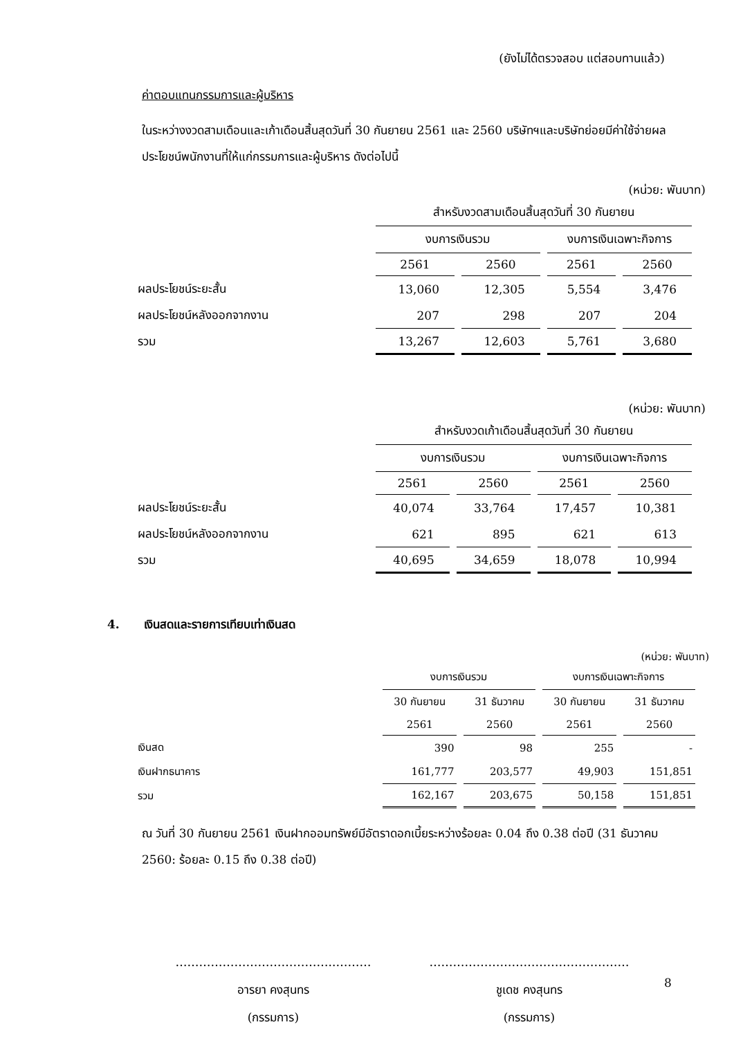(ยังไม่ได้ตรวจสอบ แต่สอบทานแล้ว)
ค่าตอบแทนกรรมการและผู้บริหาร
ในระหว่างงวดสามเดือนและเก้าเดือนสิ้นสุดวันที่ 30 กันยายน 2561 และ 2560 บริษัทฯและบริษัทย่อยมีค่าใช้จ่ายผลประโยชน์พนักงานที่ให้แก่กรรมการและผู้บริหาร ดังต่อไปนี้
(หน่วย: พันบาท)
| | สำหรับงวดสามเดือนสิ้นสุดวันที่ 30 กันยายน | | | |
| | งบการเงินรวม | | งบการเงินเฉพาะกิจการ | |
| | 2561 | 2560 | 2561 | 2560 |
| ผลประโยชน์ระยะสั้น | 13,060 | 12,305 | 5,554 | 3,476 |
| ผลประโยชน์หลังออกจากงาน | 207 | 298 | 207 | 204 |
| รวม | 13,267 | 12,603 | 5,761 | 3,680 |
(หน่วย: พันบาท)
| | สำหรับงวดเก้าเดือนสิ้นสุดวันที่ 30 กันยายน | | | |
| | งบการเงินรวม | | งบการเงินเฉพาะกิจการ | |
| | 2561 | 2560 | 2561 | 2560 |
| ผลประโยชน์ระยะสั้น | 40,074 | 33,764 | 17,457 | 10,381 |
| ผลประโยชน์หลังออกจากงาน | 621 | 895 | 621 | 613 |
| รวม | 40,695 | 34,659 | 18,078 | 10,994 |
4. เงินสดและรายการเทียบเท่าเงินสด
(หน่วย: พันบาท)
| | งบการเงินรวม | | งบการเงินเฉพาะกิจการ | |
| | 30 กันยายน | 31 ธันวาคม | 30 กันยายน | 31 ธันวาคม |
| | 2561 | 2560 | 2561 | 2560 |
| เงินสด | 390 | 98 | 255 | - |
| เงินฝากธนาคาร | 161,777 | 203,577 | 49,903 | 151,851 |
| รวม | 162,167 | 203,675 | 50,158 | 151,851 |
ณ วันที่ 30 กันยายน 2561 เงินฝากออมทรัพย์มีอัตราดอกเบี้ยระหว่างร้อยละ 0.04 ถึง 0.38 ต่อปี (31 ธันวาคม 2560: ร้อยละ 0.15 ถึง 0.38 ต่อปี)
…………………………………..………
อารยา คงสุนทร
(กรรมการ)
……………………………………………
ชูเดช คงสุนทร
(กรรมการ)
8